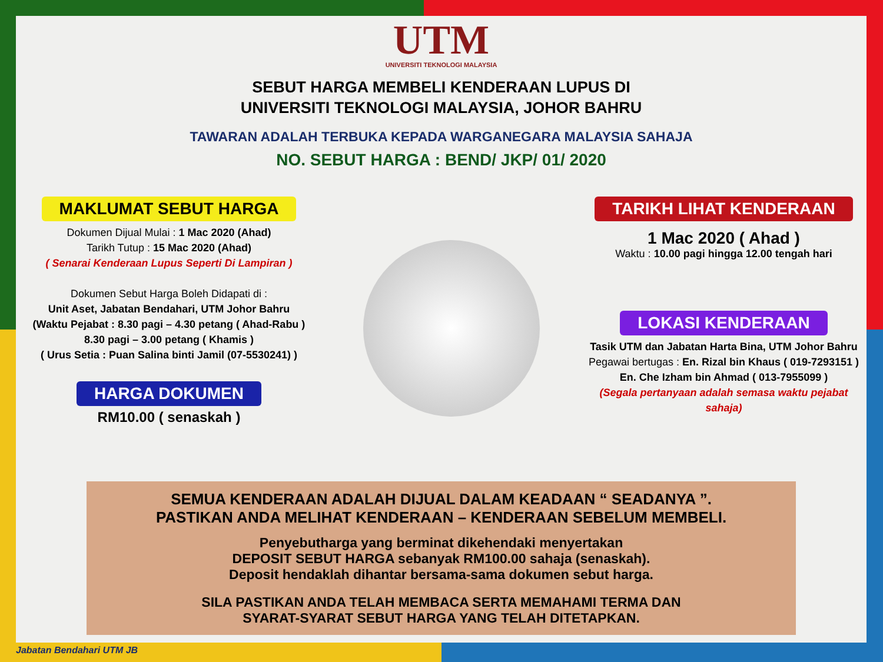UTM
UNIVERSITI TEKNOLOGI MALAYSIA
SEBUT HARGA MEMBELI KENDERAAN LUPUS DI
UNIVERSITI TEKNOLOGI MALAYSIA, JOHOR BAHRU
TAWARAN ADALAH TERBUKA KEPADA WARGANEGARA MALAYSIA SAHAJA
NO. SEBUT HARGA : BEND/ JKP/ 01/ 2020
MAKLUMAT SEBUT HARGA
Dokumen Dijual Mulai : 1 Mac 2020 (Ahad)
Tarikh Tutup : 15 Mac 2020 (Ahad)
( Senarai Kenderaan Lupus Seperti Di Lampiran )
Dokumen Sebut Harga Boleh Didapati di :
Unit Aset, Jabatan Bendahari, UTM Johor Bahru
(Waktu Pejabat : 8.30 pagi – 4.30 petang ( Ahad-Rabu )
8.30 pagi – 3.00 petang ( Khamis )
( Urus Setia : Puan Salina binti Jamil (07-5530241) )
HARGA DOKUMEN
RM10.00 ( senaskah )
TARIKH LIHAT KENDERAAN
1 Mac 2020 ( Ahad )
Waktu : 10.00 pagi hingga 12.00 tengah hari
LOKASI KENDERAAN
Tasik UTM dan Jabatan Harta Bina, UTM Johor Bahru
Pegawai bertugas : En. Rizal bin Khaus ( 019-7293151 )
En. Che Izham bin Ahmad ( 013-7955099 )
(Segala pertanyaan adalah semasa waktu pejabat sahaja)
SEMUA KENDERAAN ADALAH DIJUAL DALAM KEADAAN “ SEADANYA ”.
PASTIKAN ANDA MELIHAT KENDERAAN – KENDERAAN SEBELUM MEMBELI.
Penyebutharga yang berminat dikehendaki menyertakan
DEPOSIT SEBUT HARGA sebanyak RM100.00 sahaja (senaskah).
Deposit hendaklah dihantar bersama-sama dokumen sebut harga.
SILA PASTIKAN ANDA TELAH MEMBACA SERTA MEMAHAMI TERMA DAN
SYARAT-SYARAT SEBUT HARGA YANG TELAH DITETAPKAN.
Jabatan Bendahari UTM JB